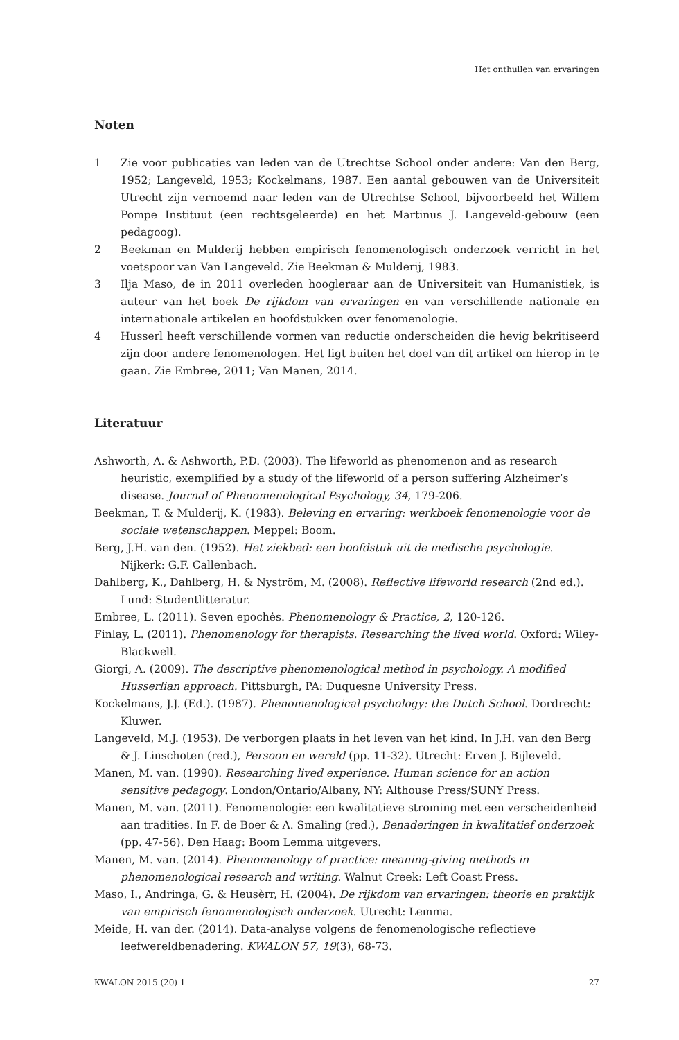Het onthullen van ervaringen
Noten
1 Zie voor publicaties van leden van de Utrechtse School onder andere: Van den Berg, 1952; Langeveld, 1953; Kockelmans, 1987. Een aantal gebouwen van de Universiteit Utrecht zijn vernoemd naar leden van de Utrechtse School, bijvoorbeeld het Willem Pompe Instituut (een rechtsgeleerde) en het Martinus J. Langeveld-gebouw (een pedagoog).
2 Beekman en Mulderij hebben empirisch fenomenologisch onderzoek verricht in het voetspoor van Van Langeveld. Zie Beekman & Mulderij, 1983.
3 Ilja Maso, de in 2011 overleden hoogleraar aan de Universiteit van Humanistiek, is auteur van het boek De rijkdom van ervaringen en van verschillende nationale en internationale artikelen en hoofdstukken over fenomenologie.
4 Husserl heeft verschillende vormen van reductie onderscheiden die hevig bekritiseerd zijn door andere fenomenologen. Het ligt buiten het doel van dit artikel om hierop in te gaan. Zie Embree, 2011; Van Manen, 2014.
Literatuur
Ashworth, A. & Ashworth, P.D. (2003). The lifeworld as phenomenon and as research heuristic, exemplified by a study of the lifeworld of a person suffering Alzheimer’s disease. Journal of Phenomenological Psychology, 34, 179-206.
Beekman, T. & Mulderij, K. (1983). Beleving en ervaring: werkboek fenomenologie voor de sociale wetenschappen. Meppel: Boom.
Berg, J.H. van den. (1952). Het ziekbed: een hoofdstuk uit de medische psychologie. Nijkerk: G.F. Callenbach.
Dahlberg, K., Dahlberg, H. & Nyström, M. (2008). Reflective lifeworld research (2nd ed.). Lund: Studentlitteratur.
Embree, L. (2011). Seven epochės. Phenomenology & Practice, 2, 120-126.
Finlay, L. (2011). Phenomenology for therapists. Researching the lived world. Oxford: Wiley-Blackwell.
Giorgi, A. (2009). The descriptive phenomenological method in psychology. A modified Husserlian approach. Pittsburgh, PA: Duquesne University Press.
Kockelmans, J.J. (Ed.). (1987). Phenomenological psychology: the Dutch School. Dordrecht: Kluwer.
Langeveld, M.J. (1953). De verborgen plaats in het leven van het kind. In J.H. van den Berg & J. Linschoten (red.), Persoon en wereld (pp. 11-32). Utrecht: Erven J. Bijleveld.
Manen, M. van. (1990). Researching lived experience. Human science for an action sensitive pedagogy. London/Ontario/Albany, NY: Althouse Press/SUNY Press.
Manen, M. van. (2011). Fenomenologie: een kwalitatieve stroming met een verscheidenheid aan tradities. In F. de Boer & A. Smaling (red.), Benaderingen in kwalitatief onderzoek (pp. 47-56). Den Haag: Boom Lemma uitgevers.
Manen, M. van. (2014). Phenomenology of practice: meaning-giving methods in phenomenological research and writing. Walnut Creek: Left Coast Press.
Maso, I., Andringa, G. & Heusèrr, H. (2004). De rijkdom van ervaringen: theorie en praktijk van empirisch fenomenologisch onderzoek. Utrecht: Lemma.
Meide, H. van der. (2014). Data-analyse volgens de fenomenologische reflectieve leefwereldbenadering. KWALON 57, 19(3), 68-73.
KWALON 2015 (20) 1 27